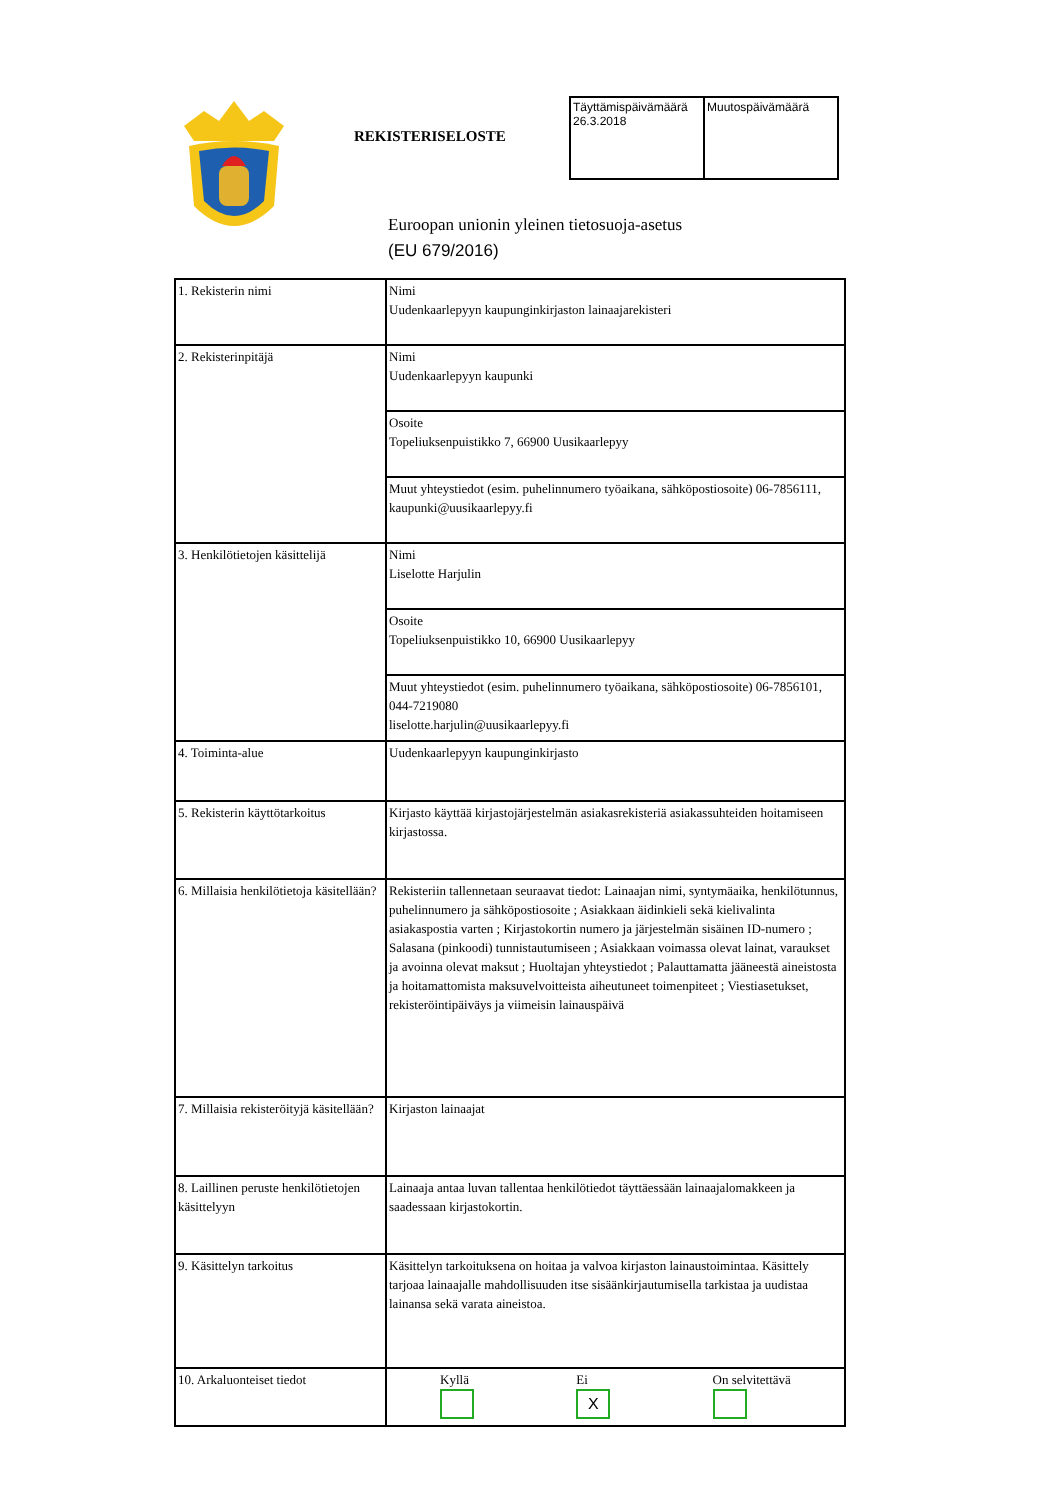REKISTERISELOSTE
| Täyttämispäivämäärä 26.3.2018 | Muutospäivämäärä |
Euroopan unionin yleinen tietosuoja-asetus
(EU 679/2016)
| 1. Rekisterin nimi | Nimi Uudenkaarlepyyn kaupunginkirjaston lainaajarekisteri |
| 2. Rekisterinpitäjä | Nimi Uudenkaarlepyyn kaupunki |
| | Osoite Topeliuksenpuistikko 7, 66900 Uusikaarlepyy |
| | Muut yhteystiedot (esim. puhelinnumero työaikana, sähköpostiosoite) 06-7856111, kaupunki@uusikaarlepyy.fi |
| 3. Henkilötietojen käsittelijä | Nimi Liselotte Harjulin |
| | Osoite Topeliuksenpuistikko 10, 66900 Uusikaarlepyy |
| | Muut yhteystiedot (esim. puhelinnumero työaikana, sähköpostiosoite) 06-7856101, 044-7219080 liselotte.harjulin@uusikaarlepyy.fi |
| 4. Toiminta-alue | Uudenkaarlepyyn kaupunginkirjasto |
| 5. Rekisterin käyttötarkoitus | Kirjasto käyttää kirjastojärjestelmän asiakasrekisteriä asiakassuhteiden hoitamiseen kirjastossa. |
| 6. Millaisia henkilötietoja käsitellään? | Rekisteriin tallennetaan seuraavat tiedot: Lainaajan nimi, syntymäaika, henkilötunnus, puhelinnumero ja sähköpostiosoite ; Asiakkaan äidinkieli sekä kielivalinta asiakaspostia varten ; Kirjastokortin numero ja järjestelmän sisäinen ID-numero ; Salasana (pinkoodi) tunnistautumiseen ; Asiakkaan voimassa olevat lainat, varaukset ja avoinna olevat maksut ; Huoltajan yhteystiedot ; Palauttamatta jääneestä aineistosta ja hoitamattomista maksuvelvoitteista aiheutuneet toimenpiteet ; Viestiasetukset, rekisteröintipäiväys ja viimeisin lainauspäivä |
| 7. Millaisia rekisteröityjä käsitellään? | Kirjaston lainaajat |
| 8. Laillinen peruste henkilötietojen käsittelyyn | Lainaaja antaa luvan tallentaa henkilötiedot täyttäessään lainaajalomakkeen ja saadessaan kirjastokortin. |
| 9. Käsittelyn tarkoitus | Käsittelyn tarkoituksena on hoitaa ja valvoa kirjaston lainaustoimintaa. Käsittely tarjoaa lainaajalle mahdollisuuden itse sisäänkirjautumisella tarkistaa ja uudistaa lainansa sekä varata aineistoa. |
| 10. Arkaluonteiset tiedot | Kyllä Ei X On selvitettävä |